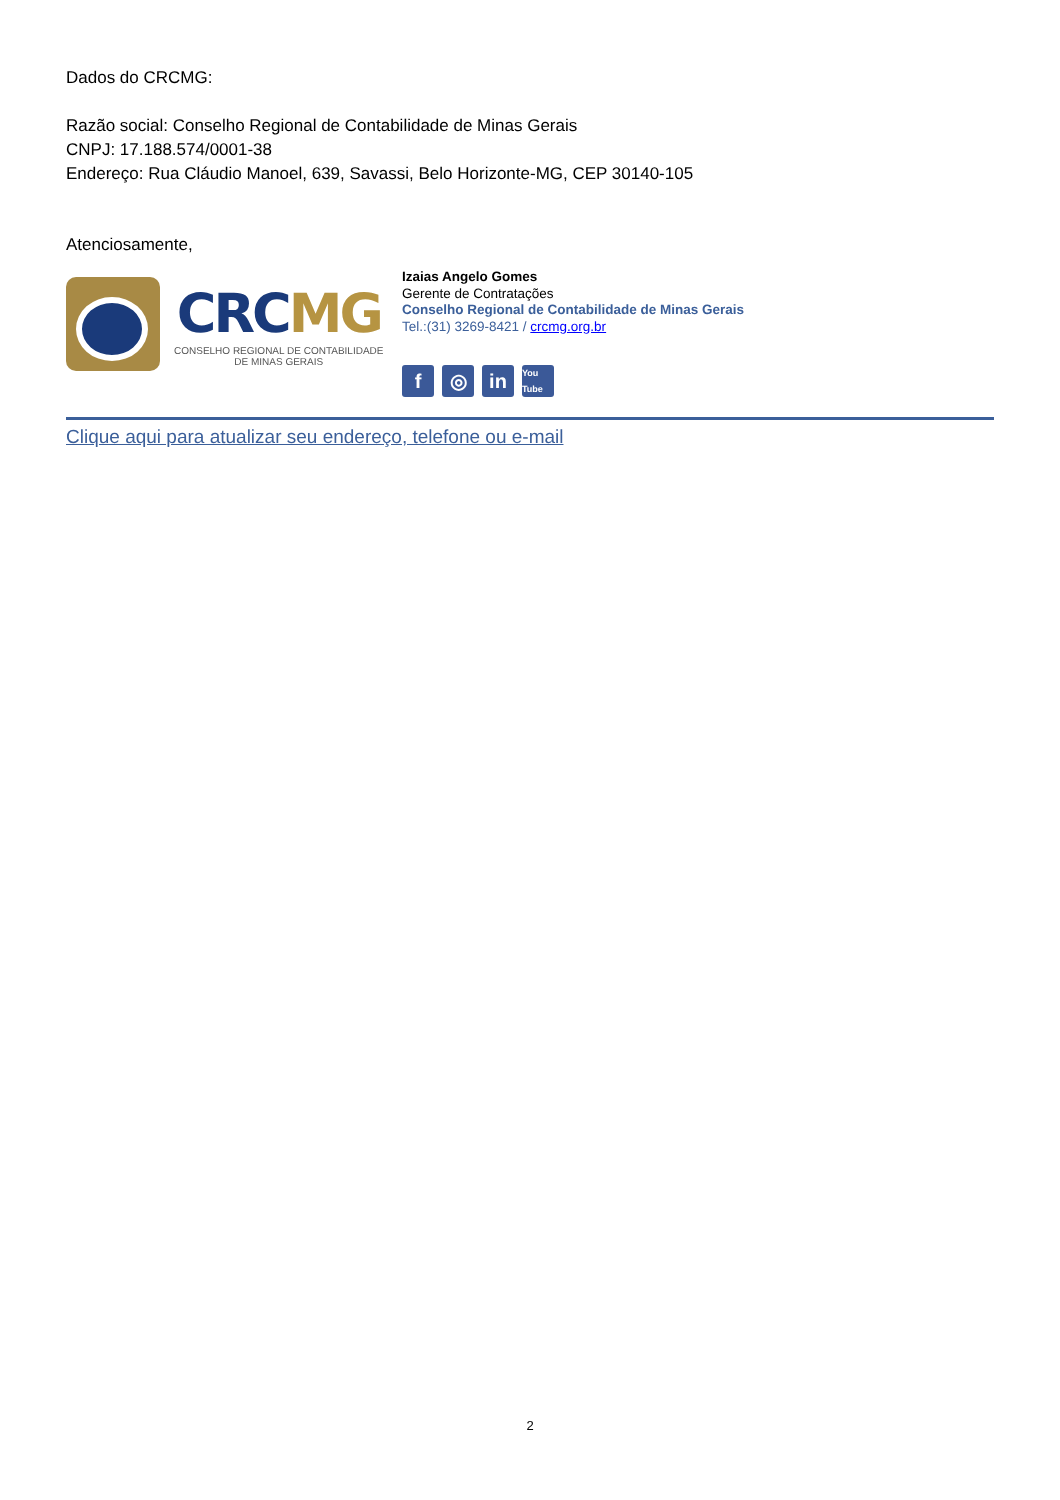Dados do CRCMG:
Razão social: Conselho Regional de Contabilidade de Minas Gerais
CNPJ: 17.188.574/0001-38
Endereço: Rua Cláudio Manoel, 639, Savassi, Belo Horizonte-MG, CEP 30140-105
Atenciosamente,
CRCMG
CONSELHO REGIONAL DE CONTABILIDADE
DE MINAS GERAIS
Izaias Angelo Gomes
Gerente de Contratações
Conselho Regional de Contabilidade de Minas Gerais
Tel.:(31) 3269-8421 / crcmg.org.br
f ◎ in You Tube
Clique aqui para atualizar seu endereço, telefone ou e-mail
2